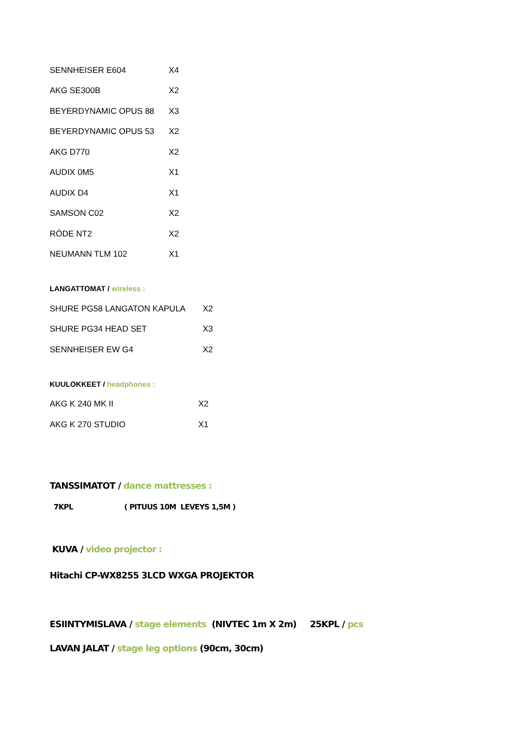| SENNHEISER E604 | X4 |
| AKG SE300B | X2 |
| BEYERDYNAMIC OPUS 88 | X3 |
| BEYERDYNAMIC OPUS 53 | X2 |
| AKG D770 | X2 |
| AUDIX 0M5 | X1 |
| AUDIX D4 | X1 |
| SAMSON C02 | X2 |
| RÖDE NT2 | X2 |
| NEUMANN TLM 102 | X1 |
LANGATTOMAT / wireless :
| SHURE PG58 LANGATON KAPULA | X2 |
| SHURE PG34 HEAD SET | X3 |
| SENNHEISER EW G4 | X2 |
KUULOKKEET / headphones :
| AKG K 240 MK II | X2 |
| AKG K 270 STUDIO | X1 |
TANSSIMATOT / dance mattresses :
7KPL ( PITUUS 10M LEVEYS 1,5M )
KUVA / video projector :
Hitachi CP-WX8255 3LCD WXGA PROJEKTOR
ESIINTYMISLAVA / stage elements (NIVTEC 1m X 2m) 25KPL / pcs
LAVAN JALAT / stage leg options (90cm, 30cm)